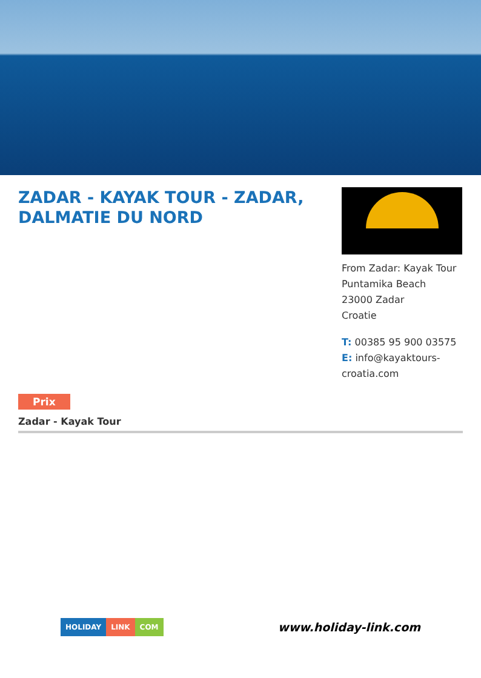ZADAR - KAYAK TOUR - ZADAR, DALMATIE DU NORD
From Zadar: Kayak Tour
Puntamika Beach
23000 Zadar
Croatie
T: 00385 95 900 03575
E: info@kayaktours-croatia.com
Prix
Zadar - Kayak Tour
HOLIDAY LINK COM
www.holiday-link.com